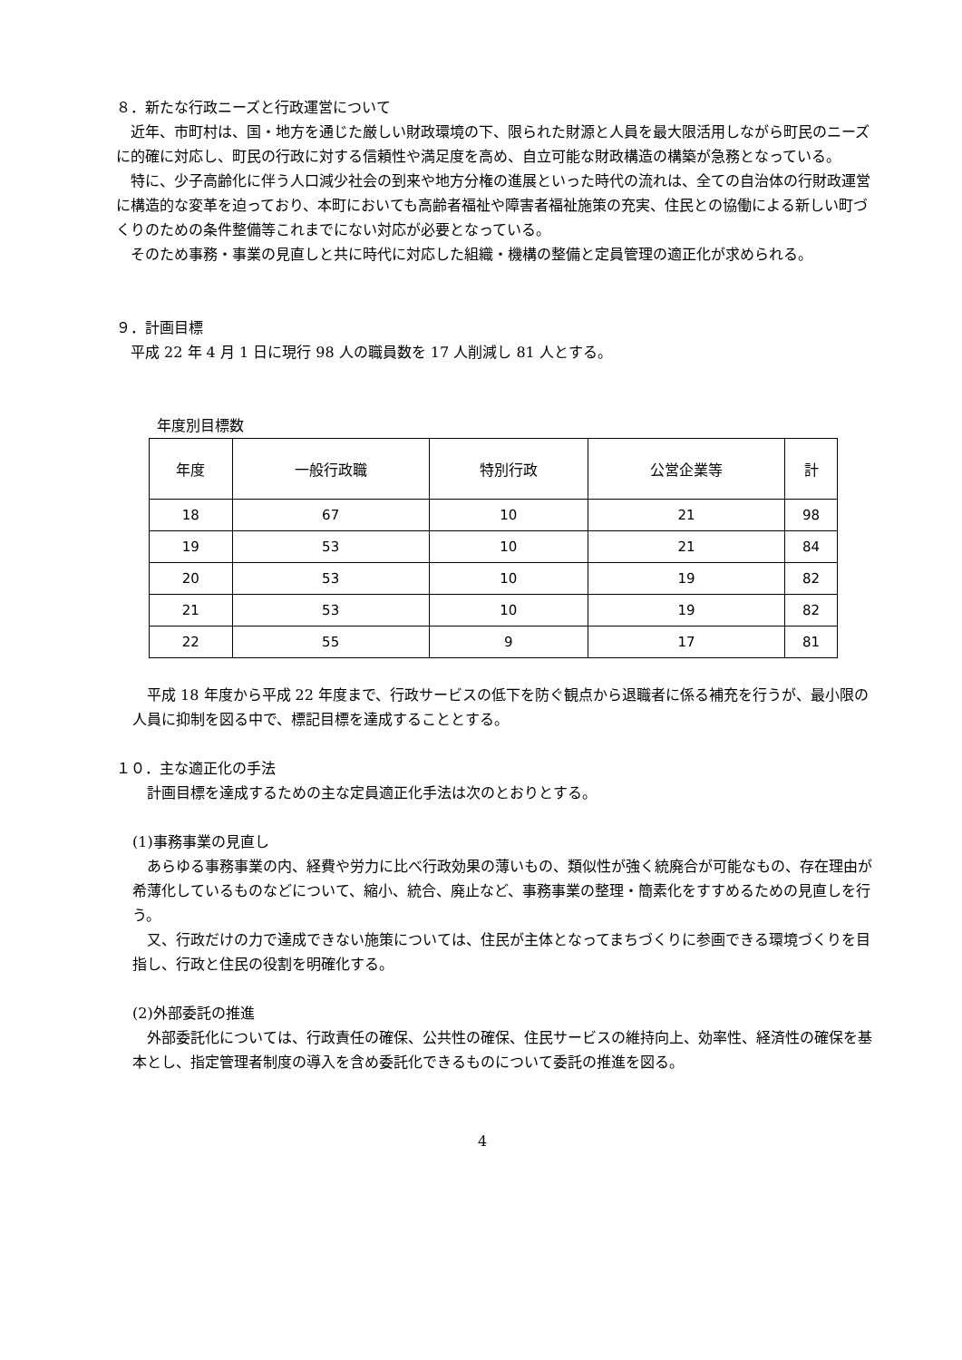８．新たな行政ニーズと行政運営について
近年、市町村は、国・地方を通じた厳しい財政環境の下、限られた財源と人員を最大限活用しながら町民のニーズに的確に対応し、町民の行政に対する信頼性や満足度を高め、自立可能な財政構造の構築が急務となっている。
特に、少子高齢化に伴う人口減少社会の到来や地方分権の進展といった時代の流れは、全ての自治体の行財政運営に構造的な変革を迫っており、本町においても高齢者福祉や障害者福祉施策の充実、住民との協働による新しい町づくりのための条件整備等これまでにない対応が必要となっている。
そのため事務・事業の見直しと共に時代に対応した組織・機構の整備と定員管理の適正化が求められる。
９．計画目標
平成 22 年 4 月 1 日に現行 98 人の職員数を 17 人削減し 81 人とする。
年度別目標数
| 年度 | 一般行政職 | 特別行政 | 公営企業等 | 計 |
| --- | --- | --- | --- | --- |
| 18 | 67 | 10 | 21 | 98 |
| 19 | 53 | 10 | 21 | 84 |
| 20 | 53 | 10 | 19 | 82 |
| 21 | 53 | 10 | 19 | 82 |
| 22 | 55 | 9 | 17 | 81 |
平成 18 年度から平成 22 年度まで、行政サービスの低下を防ぐ観点から退職者に係る補充を行うが、最小限の人員に抑制を図る中で、標記目標を達成することとする。
１０．主な適正化の手法
計画目標を達成するための主な定員適正化手法は次のとおりとする。
(1)事務事業の見直し
あらゆる事務事業の内、経費や労力に比べ行政効果の薄いもの、類似性が強く統廃合が可能なもの、存在理由が希薄化しているものなどについて、縮小、統合、廃止など、事務事業の整理・簡素化をすすめるための見直しを行う。
又、行政だけの力で達成できない施策については、住民が主体となってまちづくりに参画できる環境づくりを目指し、行政と住民の役割を明確化する。
(2)外部委託の推進
外部委託化については、行政責任の確保、公共性の確保、住民サービスの維持向上、効率性、経済性の確保を基本とし、指定管理者制度の導入を含め委託化できるものについて委託の推進を図る。
4